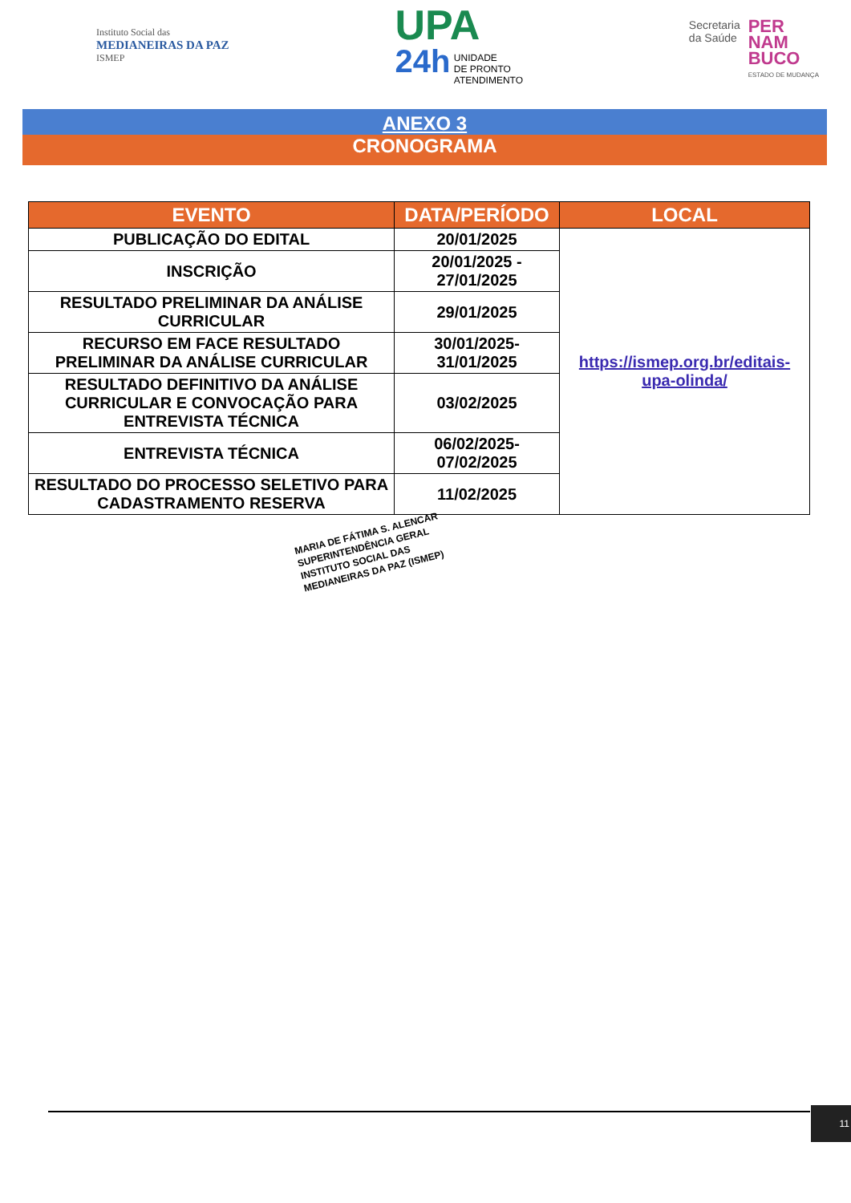Instituto Social das
MEDIANEIRAS DA PAZ
ISMEP
UPA
24h UNIDADE
DE PRONTO
ATENDIMENTO
Secretaria
da Saúde
PER
NAM
BUCO
ESTADO DE MUDANÇA
ANEXO 3
CRONOGRAMA
| EVENTO | DATA/PERÍODO | LOCAL |
| --- | --- | --- |
| PUBLICAÇÃO DO EDITAL | 20/01/2025 | https://ismep.org.br/editais-upa-olinda/ |
| INSCRIÇÃO | 20/01/2025 - 27/01/2025 | |
| RESULTADO PRELIMINAR DA ANÁLISE CURRICULAR | 29/01/2025 | |
| RECURSO EM FACE RESULTADO PRELIMINAR DA ANÁLISE CURRICULAR | 30/01/2025-31/01/2025 | |
| RESULTADO DEFINITIVO DA ANÁLISE CURRICULAR E CONVOCAÇÃO PARA ENTREVISTA TÉCNICA | 03/02/2025 | |
| ENTREVISTA TÉCNICA | 06/02/2025-07/02/2025 | |
| RESULTADO DO PROCESSO SELETIVO PARA CADASTRAMENTO RESERVA | 11/02/2025 | |
MARIA DE FÁTIMA S. ALENCAR
SUPERINTENDÊNCIA GERAL
INSTITUTO SOCIAL DAS MEDIANEIRAS DA PAZ (ISMEP)
11